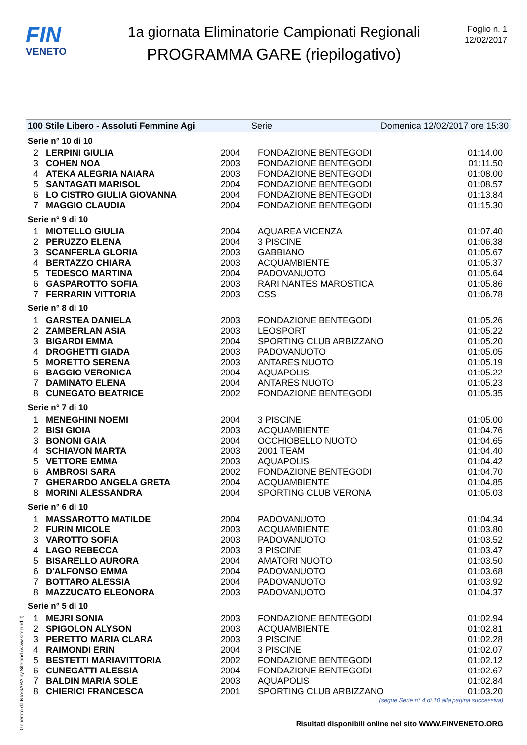FIN
VENETO
1a giornata Eliminatorie Campionati Regionali
PROGRAMMA GARE (riepilogativo)
Foglio n. 1
12/02/2017
100 Stile Libero - Assoluti Femmine Agi Serie Domenica 12/02/2017 ore 15:30
Serie n° 10 di 10
| 2 | LERPINI GIULIA | 2004 | FONDAZIONE BENTEGODI | 01:14.00 |
| 3 | COHEN NOA | 2003 | FONDAZIONE BENTEGODI | 01:11.50 |
| 4 | ATEKA ALEGRIA NAIARA | 2003 | FONDAZIONE BENTEGODI | 01:08.00 |
| 5 | SANTAGATI MARISOL | 2004 | FONDAZIONE BENTEGODI | 01:08.57 |
| 6 | LO CISTRO GIULIA GIOVANNA | 2004 | FONDAZIONE BENTEGODI | 01:13.84 |
| 7 | MAGGIO CLAUDIA | 2004 | FONDAZIONE BENTEGODI | 01:15.30 |
Serie n° 9 di 10
| 1 | MIOTELLO GIULIA | 2004 | AQUAREA VICENZA | 01:07.40 |
| 2 | PERUZZO ELENA | 2004 | 3 PISCINE | 01:06.38 |
| 3 | SCANFERLA GLORIA | 2003 | GABBIANO | 01:05.67 |
| 4 | BERTAZZO CHIARA | 2003 | ACQUAMBIENTE | 01:05.37 |
| 5 | TEDESCO MARTINA | 2004 | PADOVANUOTO | 01:05.64 |
| 6 | GASPAROTTO SOFIA | 2003 | RARI NANTES MAROSTICA | 01:05.86 |
| 7 | FERRARIN VITTORIA | 2003 | CSS | 01:06.78 |
Serie n° 8 di 10
| 1 | GARSTEA DANIELA | 2003 | FONDAZIONE BENTEGODI | 01:05.26 |
| 2 | ZAMBERLAN ASIA | 2003 | LEOSPORT | 01:05.22 |
| 3 | BIGARDI EMMA | 2004 | SPORTING CLUB ARBIZZANO | 01:05.20 |
| 4 | DROGHETTI GIADA | 2003 | PADOVANUOTO | 01:05.05 |
| 5 | MORETTO SERENA | 2003 | ANTARES NUOTO | 01:05.19 |
| 6 | BAGGIO VERONICA | 2004 | AQUAPOLIS | 01:05.22 |
| 7 | DAMINATO ELENA | 2004 | ANTARES NUOTO | 01:05.23 |
| 8 | CUNEGATO BEATRICE | 2002 | FONDAZIONE BENTEGODI | 01:05.35 |
Serie n° 7 di 10
| 1 | MENEGHINI NOEMI | 2004 | 3 PISCINE | 01:05.00 |
| 2 | BISI GIOIA | 2003 | ACQUAMBIENTE | 01:04.76 |
| 3 | BONONI GAIA | 2004 | OCCHIOBELLO NUOTO | 01:04.65 |
| 4 | SCHIAVON MARTA | 2003 | 2001 TEAM | 01:04.40 |
| 5 | VETTORE EMMA | 2003 | AQUAPOLIS | 01:04.42 |
| 6 | AMBROSI SARA | 2002 | FONDAZIONE BENTEGODI | 01:04.70 |
| 7 | GHERARDO ANGELA GRETA | 2004 | ACQUAMBIENTE | 01:04.85 |
| 8 | MORINI ALESSANDRA | 2004 | SPORTING CLUB VERONA | 01:05.03 |
Serie n° 6 di 10
| 1 | MASSAROTTO MATILDE | 2004 | PADOVANUOTO | 01:04.34 |
| 2 | FURIN MICOLE | 2003 | ACQUAMBIENTE | 01:03.80 |
| 3 | VAROTTO SOFIA | 2003 | PADOVANUOTO | 01:03.52 |
| 4 | LAGO REBECCA | 2003 | 3 PISCINE | 01:03.47 |
| 5 | BISARELLO AURORA | 2004 | AMATORI NUOTO | 01:03.50 |
| 6 | D'ALFONSO EMMA | 2004 | PADOVANUOTO | 01:03.68 |
| 7 | BOTTARO ALESSIA | 2004 | PADOVANUOTO | 01:03.92 |
| 8 | MAZZUCATO ELEONORA | 2003 | PADOVANUOTO | 01:04.37 |
Serie n° 5 di 10
| 1 | MEJRI SONIA | 2003 | FONDAZIONE BENTEGODI | 01:02.94 |
| 2 | SPIGOLON ALYSON | 2003 | ACQUAMBIENTE | 01:02.81 |
| 3 | PERETTO MARIA CLARA | 2003 | 3 PISCINE | 01:02.28 |
| 4 | RAIMONDI ERIN | 2004 | 3 PISCINE | 01:02.07 |
| 5 | BESTETTI MARIAVITTORIA | 2002 | FONDAZIONE BENTEGODI | 01:02.12 |
| 6 | CUNEGATTI ALESSIA | 2004 | FONDAZIONE BENTEGODI | 01:02.67 |
| 7 | BALDIN MARIA SOLE | 2003 | AQUAPOLIS | 01:02.84 |
| 8 | CHIERICI FRANCESCA | 2001 | SPORTING CLUB ARBIZZANO | 01:03.20 |
(segue Serie n° 4 di 10 alla pagina successiva)
Generato da NIAGARA by Siteland (www.siteland.it)
Risultati disponibili online nel sito WWW.FINVENETO.ORG